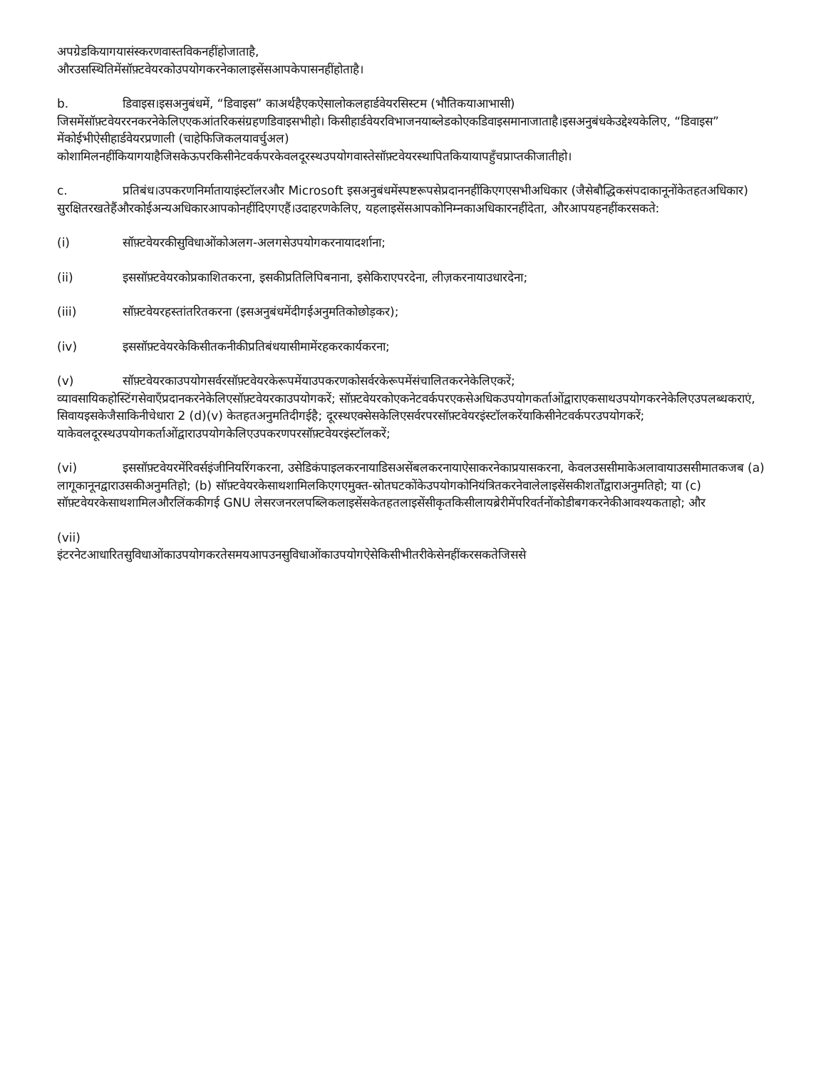अपग्रेडकियागयासंस्करणवास्तविकनहींहोजाताहै,
औरउसस्थितिमेंसॉफ़्टवेयरकोउपयोगकरनेकालाइसेंसआपकेपासनहींहोताहै।
b. डिवाइस।इसअनुबंधमें, “डिवाइस” काअर्थहैएकऐसालोकलहार्डवेयरसिस्टम (भौतिकयाआभासी) जिसमेंसॉफ़्टवेयररनकरनेकेलिएएकआंतरिकसंग्रहणडिवाइसभीहो। किसीहार्डवेयरविभाजनयाब्लेडकोएकडिवाइसमानाजाताहै।इसअनुबंधकेउद्देश्यकेलिए, “डिवाइस” मेंकोईभीऐसीहार्डवेयरप्रणाली (चाहेफिजिकलयावर्चुअल) कोशामिलनहींकियागयाहैजिसकेऊपरकिसीनेटवर्कपरकेवलदूरस्थउपयोगवास्तेसॉफ़्टवेयरस्थापितकियायापहुँचप्राप्तकीजातीहो।
c. प्रतिबंध।उपकरणनिर्मातायाइंस्टॉलरऔर Microsoft इसअनुबंधमेंस्पष्टरूपसेप्रदाननहींकिएगएसभीअधिकार (जैसेबौद्धिकसंपदाकानूनोंकेतहतअधिकार) सुरक्षितरखतेहैंऔरकोईअन्यअधिकारआपकोनहींदिएगएहैं।उदाहरणकेलिए, यहलाइसेंसआपकोनिम्नकाअधिकारनहींदेता, औरआपयहनहींकरसकते:
(i) सॉफ़्टवेयरकीसुविधाओंकोअलग-अलगसेउपयोगकरनायादर्शाना;
(ii) इससॉफ़्टवेयरकोप्रकाशितकरना, इसकीप्रतिलिपिबनाना, इसेकिराएपरदेना, लीज़करनायाउधारदेना;
(iii) सॉफ़्टवेयरहस्तांतरितकरना (इसअनुबंधमेंदीगईअनुमतिकोछोड़कर);
(iv) इससॉफ़्टवेयरकेकिसीतकनीकीप्रतिबंधयासीमामेंरहकरकार्यकरना;
(v) सॉफ़्टवेयरकाउपयोगसर्वरसॉफ़्टवेयरकेरूपमेंयाउपकरणकोसर्वरकेरूपमेंसंचालितकरनेकेलिएकरें; व्यावसायिकहोस्टिंगसेवाएँप्रदानकरनेकेलिएसॉफ़्टवेयरकाउपयोगकरें; सॉफ़्टवेयरकोएकनेटवर्कपरएकसेअधिकउपयोगकर्ताओंद्वाराएकसाथउपयोगकरनेकेलिएउपलब्धकराएं, सिवायइसकेजैसाकिनीचेधारा 2 (d)(v) केतहतअनुमतिदीगईहै; दूरस्थएक्सेसकेलिएसर्वरपरसॉफ़्टवेयरइंस्टॉलकरेंयाकिसीनेटवर्कपरउपयोगकरें; याकेवलदूरस्थउपयोगकर्ताओंद्वाराउपयोगकेलिएउपकरणपरसॉफ़्टवेयरइंस्टॉलकरें;
(vi) इससॉफ़्टवेयरमेंरिवर्सइंजीनियरिंगकरना, उसेडिकंपाइलकरनायाडिसअसेंबलकरनायाऐसाकरनेकाप्रयासकरना, केवलउससीमाकेअलावायाउससीमातकजब (a) लागूकानूनद्वाराउसकीअनुमतिहो; (b) सॉफ़्टवेयरकेसाथशामिलकिएगएमुक्त-स्रोतघटकोंकेउपयोगकोनियंत्रितकरनेवालेलाइसेंसकीशर्तोंद्वाराअनुमतिहो; या (c) सॉफ़्टवेयरकेसाथशामिलऔरलिंककीगई GNU लेसरजनरलपब्लिकलाइसेंसकेतहतलाइसेंसीकृतकिसीलायब्रेरीमेंपरिवर्तनोंकोडीबगकरनेकीआवश्यकताहो; और
(vii)
इंटरनेटआधारितसुविधाओंकाउपयोगकरतेसमयआपउनसुविधाओंकाउपयोगऐसेकिसीभीतरीकेसेनहींकरसकतेजिससे